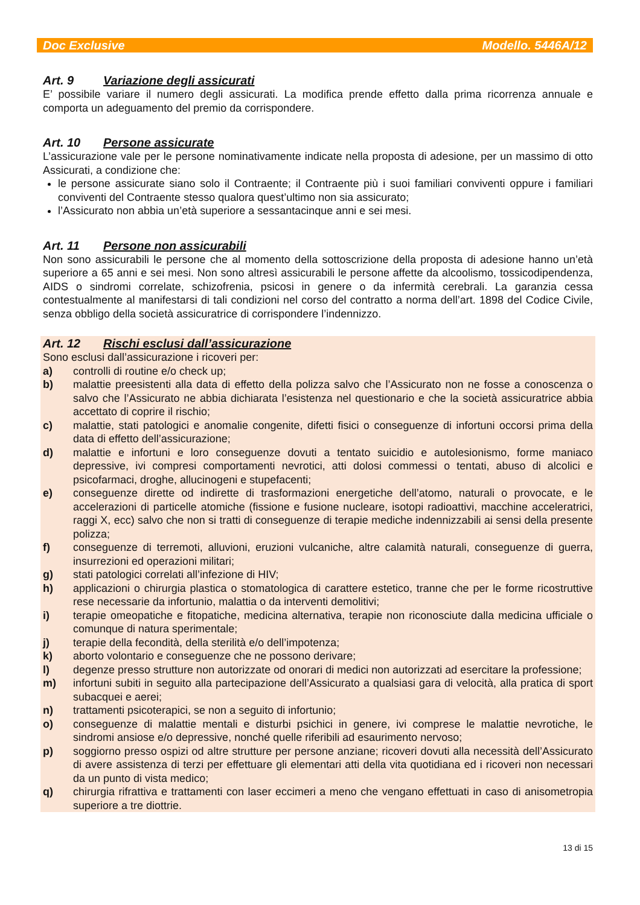Doc Exclusive Modello. 5446A/12
Art. 9 Variazione degli assicurati
E’ possibile variare il numero degli assicurati. La modifica prende effetto dalla prima ricorrenza annuale e comporta un adeguamento del premio da corrispondere.
Art. 10 Persone assicurate
L’assicurazione vale per le persone nominativamente indicate nella proposta di adesione, per un massimo di otto Assicurati, a condizione che:
le persone assicurate siano solo il Contraente; il Contraente più i suoi familiari conviventi oppure i familiari conviventi del Contraente stesso qualora quest’ultimo non sia assicurato;
l’Assicurato non abbia un’età superiore a sessantacinque anni e sei mesi.
Art. 11 Persone non assicurabili
Non sono assicurabili le persone che al momento della sottoscrizione della proposta di adesione hanno un’età superiore a 65 anni e sei mesi. Non sono altresì assicurabili le persone affette da alcoolismo, tossicodipendenza, AIDS o sindromi correlate, schizofrenia, psicosi in genere o da infermità cerebrali. La garanzia cessa contestualmente al manifestarsi di tali condizioni nel corso del contratto a norma dell’art. 1898 del Codice Civile, senza obbligo della società assicuratrice di corrispondere l’indennizzo.
Art. 12 Rischi esclusi dall’assicurazione
Sono esclusi dall’assicurazione i ricoveri per:
a) controlli di routine e/o check up;
b) malattie preesistenti alla data di effetto della polizza salvo che l’Assicurato non ne fosse a conoscenza o salvo che l’Assicurato ne abbia dichiarata l’esistenza nel questionario e che la società assicuratrice abbia accettato di coprire il rischio;
c) malattie, stati patologici e anomalie congenite, difetti fisici o conseguenze di infortuni occorsi prima della data di effetto dell’assicurazione;
d) malattie e infortuni e loro conseguenze dovuti a tentato suicidio e autolesionismo, forme maniaco depressive, ivi compresi comportamenti nevrotici, atti dolosi commessi o tentati, abuso di alcolici e psicofarmaci, droghe, allucinogeni e stupefacenti;
e) conseguenze dirette od indirette di trasformazioni energetiche dell’atomo, naturali o provocate, e le accelerazioni di particelle atomiche (fissione e fusione nucleare, isotopi radioattivi, macchine acceleratrici, raggi X, ecc) salvo che non si tratti di conseguenze di terapie mediche indennizzabili ai sensi della presente polizza;
f) conseguenze di terremoti, alluvioni, eruzioni vulcaniche, altre calamità naturali, conseguenze di guerra, insurrezioni ed operazioni militari;
g) stati patologici correlati all’infezione di HIV;
h) applicazioni o chirurgia plastica o stomatologica di carattere estetico, tranne che per le forme ricostruttive rese necessarie da infortunio, malattia o da interventi demolitivi;
i) terapie omeopatiche e fitopatiche, medicina alternativa, terapie non riconosciute dalla medicina ufficiale o comunque di natura sperimentale;
j) terapie della fecondità, della sterilità e/o dell’impotenza;
k) aborto volontario e conseguenze che ne possono derivare;
l) degenze presso strutture non autorizzate od onorari di medici non autorizzati ad esercitare la professione;
m) infortuni subiti in seguito alla partecipazione dell’Assicurato a qualsiasi gara di velocità, alla pratica di sport subacquei e aerei;
n) trattamenti psicoterapici, se non a seguito di infortunio;
o) conseguenze di malattie mentali e disturbi psichici in genere, ivi comprese le malattie nevrotiche, le sindromi ansiose e/o depressive, nonché quelle riferibili ad esaurimento nervoso;
p) soggiorno presso ospizi od altre strutture per persone anziane; ricoveri dovuti alla necessità dell’Assicurato di avere assistenza di terzi per effettuare gli elementari atti della vita quotidiana ed i ricoveri non necessari da un punto di vista medico;
q) chirurgia rifrattiva e trattamenti con laser eccimeri a meno che vengano effettuati in caso di anisometropia superiore a tre diottrie.
13 di 15